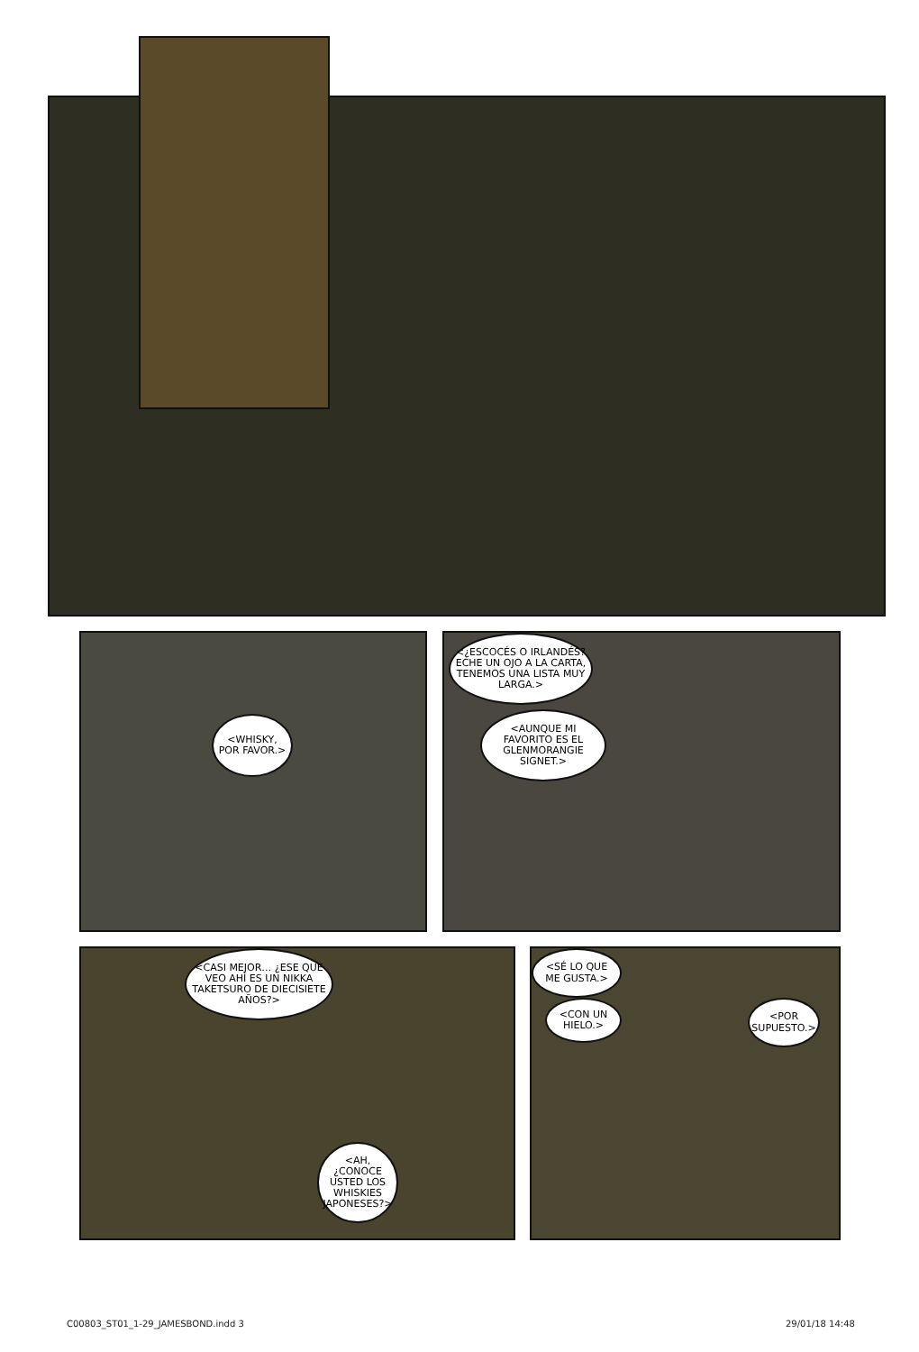<WHISKY, POR FAVOR.>
<¿ESCOCÉS O IRLANDÉS? ECHE UN OJO A LA CARTA, TENEMOS UNA LISTA MUY LARGA.>
<AUNQUE MI FAVORITO ES EL GLENMORANGIE SIGNET.>
<CASI MEJOR… ¿ESE QUE VEO AHÍ ES UN NIKKA TAKETSURO DE DIECISIETE AÑOS?>
<AH, ¿CONOCE USTED LOS WHISKIES JAPONESES?>
<SÉ LO QUE ME GUSTA.>
<CON UN HIELO.>
<POR SUPUESTO.>
C00803_ST01_1-29_JAMESBOND.indd 3
29/01/18 14:48